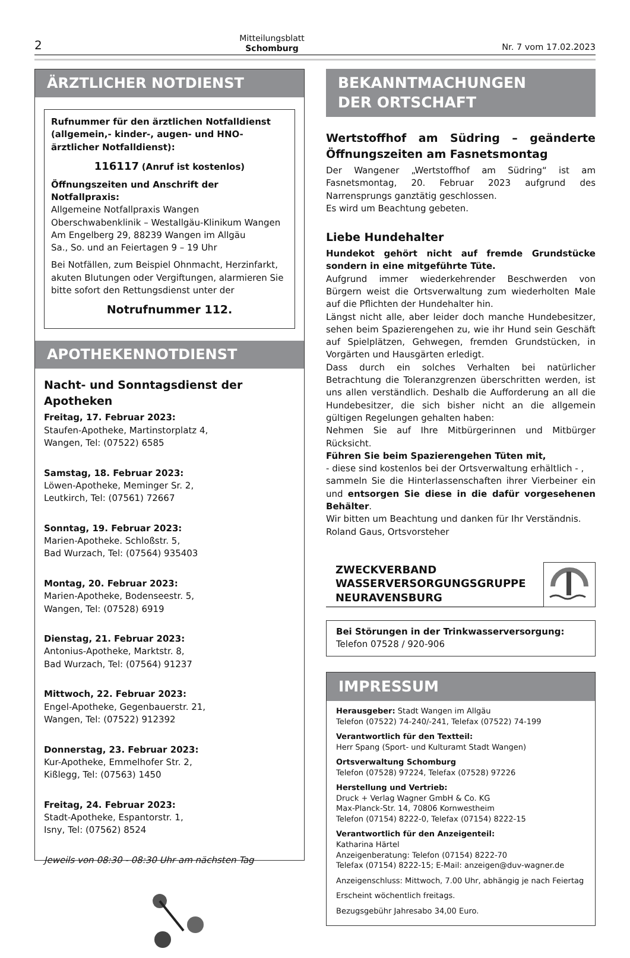2 Mitteilungsblatt
Schomburg Nr. 7 vom 17.02.2023
ÄRZTLICHER NOTDIENST
Rufnummer für den ärztlichen Notfalldienst (allgemein,- kinder-, augen- und HNO-ärztlicher Notfalldienst):
116117 (Anruf ist kostenlos)
Öffnungszeiten und Anschrift der Notfallpraxis:
Allgemeine Notfallpraxis Wangen
Oberschwabenklinik – Westallgäu-Klinikum Wangen
Am Engelberg 29, 88239 Wangen im Allgäu
Sa., So. und an Feiertagen 9 – 19 Uhr
Bei Notfällen, zum Beispiel Ohnmacht, Herzinfarkt, akuten Blutungen oder Vergiftungen, alarmieren Sie bitte sofort den Rettungsdienst unter der
Notrufnummer 112.
APOTHEKENNOTDIENST
Nacht- und Sonntagsdienst der Apotheken
Freitag, 17. Februar 2023:
Staufen-Apotheke, Martinstorplatz 4,
Wangen, Tel: (07522) 6585
Samstag, 18. Februar 2023:
Löwen-Apotheke, Meminger Sr. 2,
Leutkirch, Tel: (07561) 72667
Sonntag, 19. Februar 2023:
Marien-Apotheke. Schloßstr. 5,
Bad Wurzach, Tel: (07564) 935403
Montag, 20. Februar 2023:
Marien-Apotheke, Bodenseestr. 5,
Wangen, Tel: (07528) 6919
Dienstag, 21. Februar 2023:
Antonius-Apotheke, Marktstr. 8,
Bad Wurzach, Tel: (07564) 91237
Mittwoch, 22. Februar 2023:
Engel-Apotheke, Gegenbauerstr. 21,
Wangen, Tel: (07522) 912392
Donnerstag, 23. Februar 2023:
Kur-Apotheke, Emmelhofer Str. 2,
Kißlegg, Tel: (07563) 1450
Freitag, 24. Februar 2023:
Stadt-Apotheke, Espantorstr. 1,
Isny, Tel: (07562) 8524
Jeweils von 08:30 - 08:30 Uhr am nächsten Tag
BEKANNTMACHUNGEN
DER ORTSCHAFT
Wertstoffhof am Südring – geänderte Öffnungszeiten am Fasnetsmontag
Der Wangener „Wertstoffhof am Südring“ ist am Fasnetsmontag, 20. Februar 2023 aufgrund des Narrensprungs ganztätig geschlossen.
Es wird um Beachtung gebeten.
Liebe Hundehalter
Hundekot gehört nicht auf fremde Grundstücke sondern in eine mitgeführte Tüte.
Aufgrund immer wiederkehrender Beschwerden von Bürgern weist die Ortsverwaltung zum wiederholten Male auf die Pflichten der Hundehalter hin.
Längst nicht alle, aber leider doch manche Hundebesitzer, sehen beim Spazierengehen zu, wie ihr Hund sein Geschäft auf Spielplätzen, Gehwegen, fremden Grundstücken, in Vorgärten und Hausgärten erledigt.
Dass durch ein solches Verhalten bei natürlicher Betrachtung die Toleranzgrenzen überschritten werden, ist uns allen verständlich. Deshalb die Aufforderung an all die Hundebesitzer, die sich bisher nicht an die allgemein gültigen Regelungen gehalten haben:
Nehmen Sie auf Ihre Mitbürgerinnen und Mitbürger Rücksicht.
Führen Sie beim Spazierengehen Tüten mit,
- diese sind kostenlos bei der Ortsverwaltung erhältlich - ,
sammeln Sie die Hinterlassenschaften ihrer Vierbeiner ein und entsorgen Sie diese in die dafür vorgesehenen Behälter.
Wir bitten um Beachtung und danken für Ihr Verständnis.
Roland Gaus, Ortsvorsteher
ZWECKVERBAND
WASSERVERSORGUNGSGRUPPE
NEURAVENSBURG
Bei Störungen in der Trinkwasserversorgung:
Telefon 07528 / 920-906
IMPRESSUM
Herausgeber: Stadt Wangen im Allgäu
Telefon (07522) 74-240/-241, Telefax (07522) 74-199
Verantwortlich für den Textteil:
Herr Spang (Sport- und Kulturamt Stadt Wangen)
Ortsverwaltung Schomburg
Telefon (07528) 97224, Telefax (07528) 97226
Herstellung und Vertrieb:
Druck + Verlag Wagner GmbH & Co. KG
Max-Planck-Str. 14, 70806 Kornwestheim
Telefon (07154) 8222-0, Telefax (07154) 8222-15
Verantwortlich für den Anzeigenteil:
Katharina Härtel
Anzeigenberatung: Telefon (07154) 8222-70
Telefax (07154) 8222-15; E-Mail: anzeigen@duv-wagner.de
Anzeigenschluss: Mittwoch, 7.00 Uhr, abhängig je nach Feiertag
Erscheint wöchentlich freitags.
Bezugsgebühr Jahresabo 34,00 Euro.